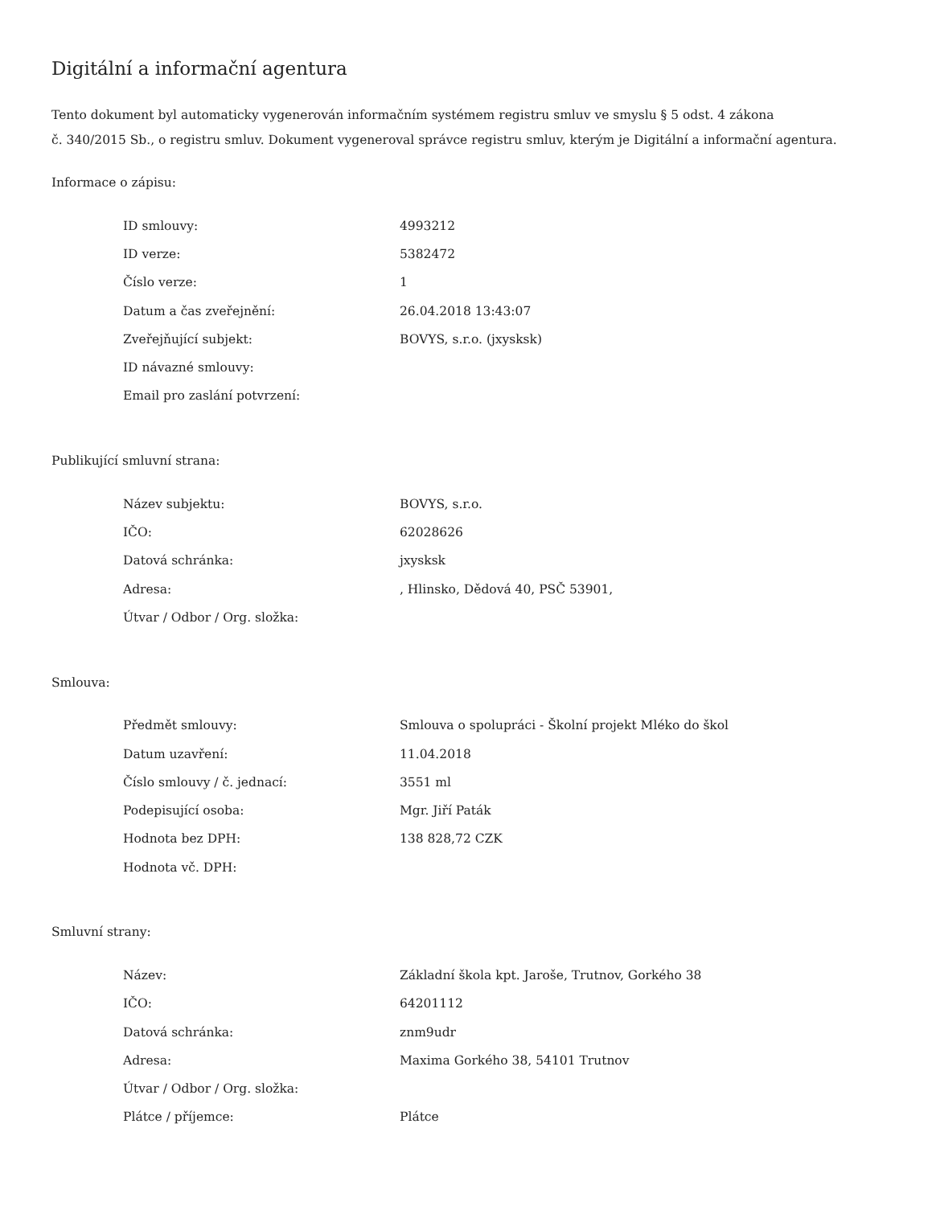Digitální a informační agentura
Tento dokument byl automaticky vygenerován informačním systémem registru smluv ve smyslu § 5 odst. 4 zákona
č. 340/2015 Sb., o registru smluv. Dokument vygeneroval správce registru smluv, kterým je Digitální a informační agentura.
Informace o zápisu:
| ID smlouvy: | 4993212 |
| ID verze: | 5382472 |
| Číslo verze: | 1 |
| Datum a čas zveřejnění: | 26.04.2018 13:43:07 |
| Zveřejňující subjekt: | BOVYS, s.r.o. (jxysksk) |
| ID návazné smlouvy: | |
| Email pro zaslání potvrzení: | |
Publikující smluvní strana:
| Název subjektu: | BOVYS, s.r.o. |
| IČO: | 62028626 |
| Datová schránka: | jxysksk |
| Adresa: | , Hlinsko, Dědová 40, PSČ 53901, |
| Útvar / Odbor / Org. složka: | |
Smlouva:
| Předmět smlouvy: | Smlouva o spolupráci - Školní projekt Mléko do škol |
| Datum uzavření: | 11.04.2018 |
| Číslo smlouvy / č. jednací: | 3551 ml |
| Podepisující osoba: | Mgr. Jiří Paták |
| Hodnota bez DPH: | 138 828,72 CZK |
| Hodnota vč. DPH: | |
Smluvní strany:
| Název: | Základní škola kpt. Jaroše, Trutnov, Gorkého 38 |
| IČO: | 64201112 |
| Datová schránka: | znm9udr |
| Adresa: | Maxima Gorkého 38, 54101 Trutnov |
| Útvar / Odbor / Org. složka: | |
| Plátce / příjemce: | Plátce |